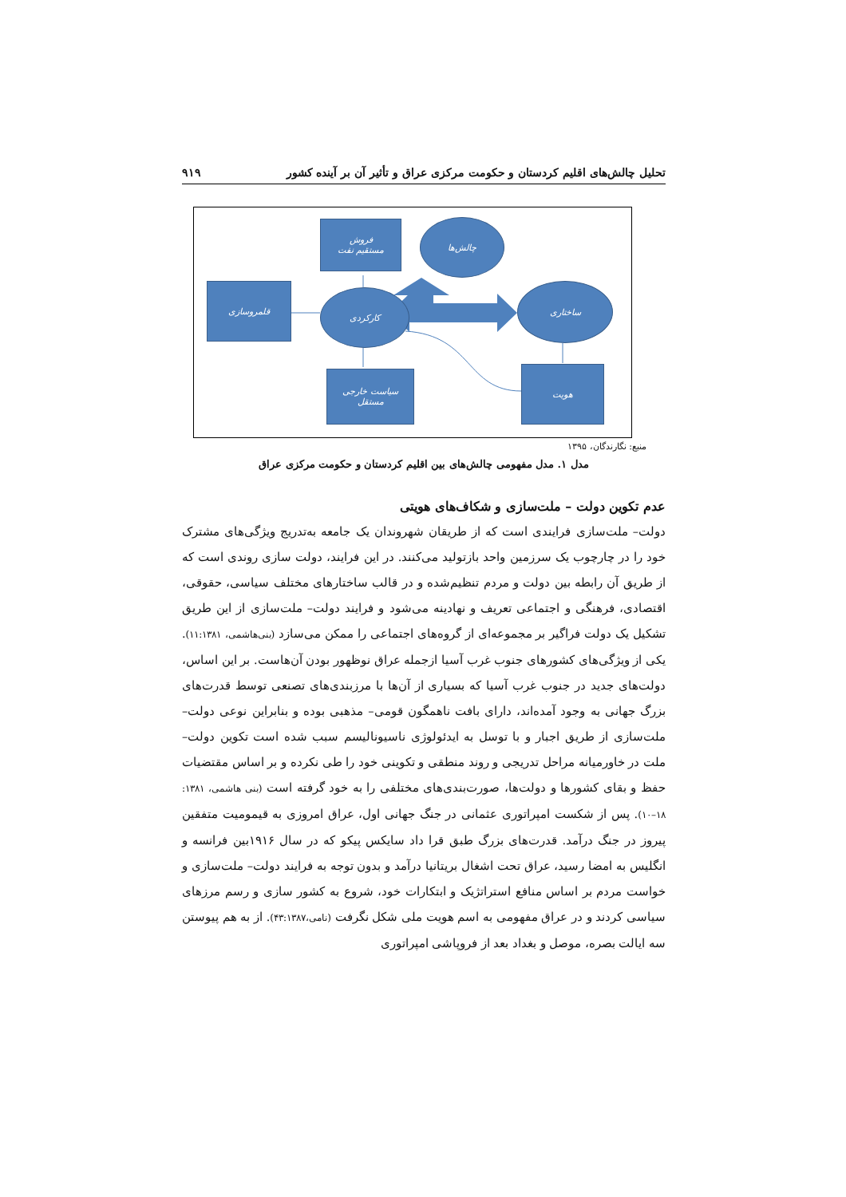تحلیل چالش‌های اقلیم کردستان و حکومت مرکزی عراق و تأثیر آن بر آینده کشور ۹۱۹
فروش
مستقیم نفت
چالش‌ها
قلمروسازی
کارکردی
ساختاری
سیاست خارجی
مستقل
هویت
منبع: نگارندگان، ۱۳۹۵
مدل ۱. مدل مفهومی چالش‌های بین اقلیم کردستان و حکومت مرکزی عراق
عدم تکوین دولت – ملت‌سازی و شکاف‌های هویتی
دولت– ملت‌سازی فرایندی است که از طریقان شهروندان یک جامعه به‌تدریج ویژگی‌های مشترک خود را در چارچوب یک سرزمین واحد بازتولید می‌کنند. در این فرایند، دولت سازی روندی است که از طریق آن رابطه بین دولت و مردم تنظیم‌شده و در قالب ساختارهای مختلف سیاسی، حقوقی، اقتصادی، فرهنگی و اجتماعی تعریف و نهادینه می‌شود و فرایند دولت– ملت‌سازی از این طریق تشکیل یک دولت فراگیر بر مجموعه‌ای از گروه‌های اجتماعی را ممکن می‌سازد (بنی‌هاشمی، ۱۱:۱۳۸۱). یکی از ویژگی‌های کشورهای جنوب غرب آسیا ازجمله عراق نوظهور بودن آن‌هاست. بر این اساس، دولت‌های جدید در جنوب غرب آسیا که بسیاری از آن‌ها با مرزبندی‌های تصنعی توسط قدرت‌های بزرگ جهانی به وجود آمده‌اند، دارای بافت ناهمگون قومی– مذهبی بوده و بنابراین نوعی دولت– ملت‌سازی از طریق اجبار و با توسل به ایدئولوژی ناسیونالیسم سبب شده است تکوین دولت– ملت در خاورمیانه مراحل تدریجی و روند منطقی و تکوینی خود را طی نکرده و بر اساس مقتضیات حفظ و بقای کشورها و دولت‌ها، صورت‌بندی‌های مختلفی را به خود گرفته است (بنی هاشمی، ۱۳۸۱: ۱۸–۱۰). پس از شکست امپراتوری عثمانی در جنگ جهانی اول، عراق امروزی به قیمومیت متفقین پیروز در جنگ درآمد. قدرت‌های بزرگ طبق قرا داد سایکس پیکو که در سال ۱۹۱۶بین فرانسه و انگلیس به امضا رسید، عراق تحت اشغال بریتانیا درآمد و بدون توجه به فرایند دولت– ملت‌سازی و خواست مردم بر اساس منافع استراتژیک و ابتکارات خود، شروع به کشور سازی و رسم مرزهای سیاسی کردند و در عراق مفهومی به اسم هویت ملی شکل نگرفت (نامی،۴۳:۱۳۸۷). از به هم پیوستن سه ایالت بصره، موصل و بغداد بعد از فروپاشی امپراتوری